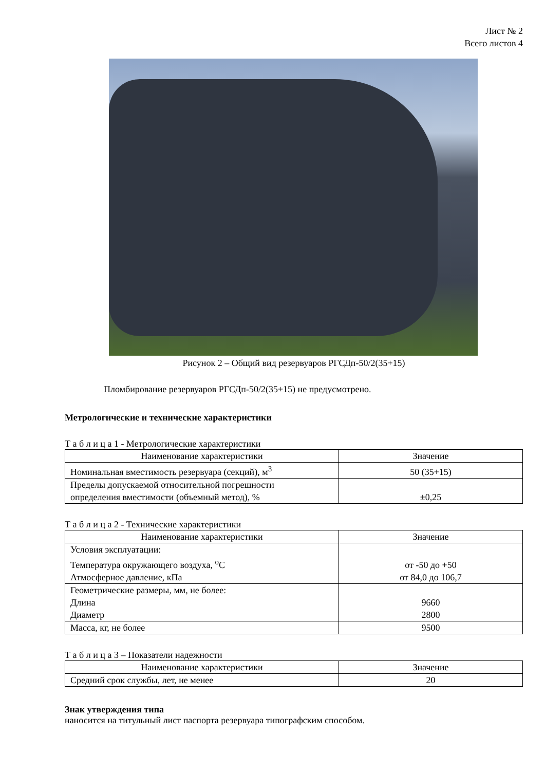Лист № 2
Всего листов 4
Рисунок 2 – Общий вид резервуаров РГСДп-50/2(35+15)
Пломбирование резервуаров РГСДп-50/2(35+15) не предусмотрено.
Метрологические и технические характеристики
Т а б л и ц а 1 - Метрологические характеристики
| Наименование характеристики | Значение |
| --- | --- |
| Номинальная вместимость резервуара (секций), м<sup>3</sup> | 50 (35+15) |
| Пределы допускаемой относительной погрешности определения вместимости (объемный метод), % | ±0,25 |
Т а б л и ц а 2 - Технические характеристики
| Наименование характеристики | Значение |
| --- | --- |
| Условия эксплуатации: Температура окружающего воздуха, <sup>о</sup>С Атмосферное давление, кПа | от -50 до +50 от 84,0 до 106,7 |
| Геометрические размеры, мм, не более: Длина Диаметр | 9660 2800 |
| Масса, кг, не более | 9500 |
Т а б л и ц а 3 – Показатели надежности
| Наименование характеристики | Значение |
| --- | --- |
| Средний срок службы, лет, не менее | 20 |
Знак утверждения типа
наносится на титульный лист паспорта резервуара типографским способом.